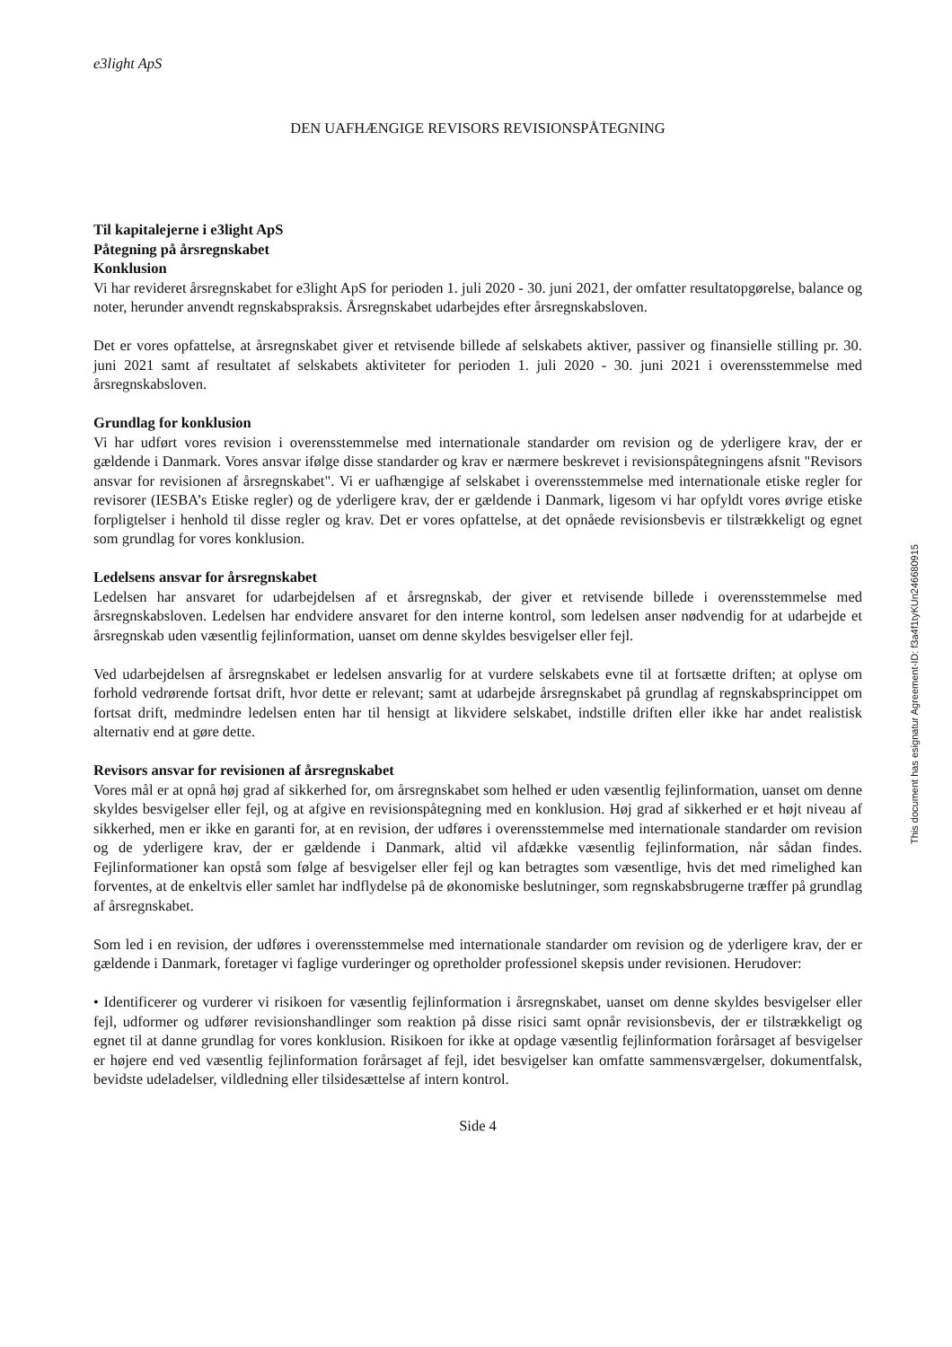e3light ApS
DEN UAFHÆNGIGE REVISORS REVISIONSPÅTEGNING
Til kapitalejerne i e3light ApS
Påtegning på årsregnskabet
Konklusion
Vi har revideret årsregnskabet for e3light ApS for perioden 1. juli 2020 - 30. juni 2021, der omfatter resultatopgørelse, balance og noter, herunder anvendt regnskabspraksis. Årsregnskabet udarbejdes efter årsregnskabsloven.
Det er vores opfattelse, at årsregnskabet giver et retvisende billede af selskabets aktiver, passiver og finansielle stilling pr. 30. juni 2021 samt af resultatet af selskabets aktiviteter for perioden 1. juli 2020 - 30. juni 2021 i overensstemmelse med årsregnskabsloven.
Grundlag for konklusion
Vi har udført vores revision i overensstemmelse med internationale standarder om revision og de yderligere krav, der er gældende i Danmark. Vores ansvar ifølge disse standarder og krav er nærmere beskrevet i revisionspåtegningens afsnit "Revisors ansvar for revisionen af årsregnskabet". Vi er uafhængige af selskabet i overensstemmelse med internationale etiske regler for revisorer (IESBA’s Etiske regler) og de yderligere krav, der er gældende i Danmark, ligesom vi har opfyldt vores øvrige etiske forpligtelser i henhold til disse regler og krav. Det er vores opfattelse, at det opnåede revisionsbevis er tilstrækkeligt og egnet som grundlag for vores konklusion.
Ledelsens ansvar for årsregnskabet
Ledelsen har ansvaret for udarbejdelsen af et årsregnskab, der giver et retvisende billede i overensstemmelse med årsregnskabsloven. Ledelsen har endvidere ansvaret for den interne kontrol, som ledelsen anser nødvendig for at udarbejde et årsregnskab uden væsentlig fejlinformation, uanset om denne skyldes besvigelser eller fejl.
Ved udarbejdelsen af årsregnskabet er ledelsen ansvarlig for at vurdere selskabets evne til at fortsætte driften; at oplyse om forhold vedrørende fortsat drift, hvor dette er relevant; samt at udarbejde årsregnskabet på grundlag af regnskabsprincippet om fortsat drift, medmindre ledelsen enten har til hensigt at likvidere selskabet, indstille driften eller ikke har andet realistisk alternativ end at gøre dette.
Revisors ansvar for revisionen af årsregnskabet
Vores mål er at opnå høj grad af sikkerhed for, om årsregnskabet som helhed er uden væsentlig fejlinformation, uanset om denne skyldes besvigelser eller fejl, og at afgive en revisionspåtegning med en konklusion. Høj grad af sikkerhed er et højt niveau af sikkerhed, men er ikke en garanti for, at en revision, der udføres i overensstemmelse med internationale standarder om revision og de yderligere krav, der er gældende i Danmark, altid vil afdække væsentlig fejlinformation, når sådan findes. Fejlinformationer kan opstå som følge af besvigelser eller fejl og kan betragtes som væsentlige, hvis det med rimelighed kan forventes, at de enkeltvis eller samlet har indflydelse på de økonomiske beslutninger, som regnskabsbrugerne træffer på grundlag af årsregnskabet.
Som led i en revision, der udføres i overensstemmelse med internationale standarder om revision og de yderligere krav, der er gældende i Danmark, foretager vi faglige vurderinger og opretholder professionel skepsis under revisionen. Herudover:
• Identificerer og vurderer vi risikoen for væsentlig fejlinformation i årsregnskabet, uanset om denne skyldes besvigelser eller fejl, udformer og udfører revisionshandlinger som reaktion på disse risici samt opnår revisionsbevis, der er tilstrækkeligt og egnet til at danne grundlag for vores konklusion. Risikoen for ikke at opdage væsentlig fejlinformation forårsaget af besvigelser er højere end ved væsentlig fejlinformation forårsaget af fejl, idet besvigelser kan omfatte sammensværgelser, dokumentfalsk, bevidste udeladelser, vildledning eller tilsidesættelse af intern kontrol.
Side 4
This document has esignatur Agreement-ID: f3a4f1tyKUn246680915